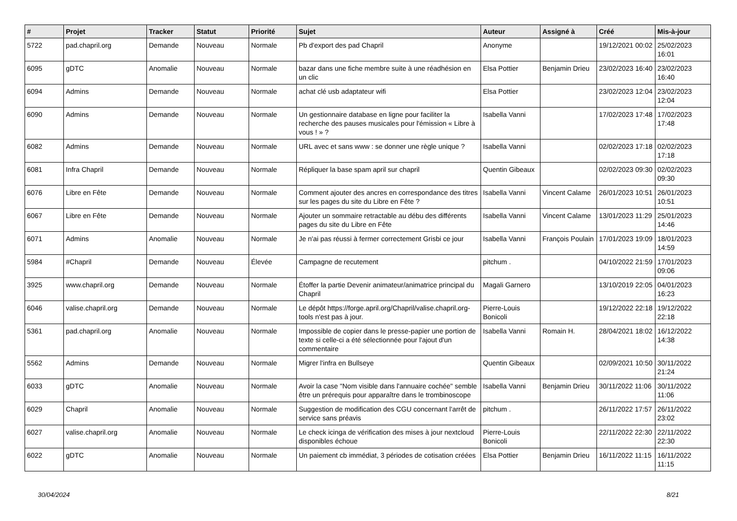| # | Projet | Tracker | Statut | Priorité | Sujet | Auteur | Assigné à | Créé | Mis-à-jour |
| --- | --- | --- | --- | --- | --- | --- | --- | --- | --- |
| 5722 | pad.chapril.org | Demande | Nouveau | Normale | Pb d'export des pad Chapril | Anonyme | | 19/12/2021 00:02 | 25/02/2023 16:01 |
| 6095 | gDTC | Anomalie | Nouveau | Normale | bazar dans une fiche membre suite à une réadhésion en un clic | Elsa Pottier | Benjamin Drieu | 23/02/2023 16:40 | 23/02/2023 16:40 |
| 6094 | Admins | Demande | Nouveau | Normale | achat clé usb adaptateur wifi | Elsa Pottier | | 23/02/2023 12:04 | 23/02/2023 12:04 |
| 6090 | Admins | Demande | Nouveau | Normale | Un gestionnaire database en ligne pour faciliter la recherche des pauses musicales pour l'émission « Libre à vous ! » ? | Isabella Vanni | | 17/02/2023 17:48 | 17/02/2023 17:48 |
| 6082 | Admins | Demande | Nouveau | Normale | URL avec et sans www : se donner une règle unique ? | Isabella Vanni | | 02/02/2023 17:18 | 02/02/2023 17:18 |
| 6081 | Infra Chapril | Demande | Nouveau | Normale | Répliquer la base spam april sur chapril | Quentin Gibeaux | | 02/02/2023 09:30 | 02/02/2023 09:30 |
| 6076 | Libre en Fête | Demande | Nouveau | Normale | Comment ajouter des ancres en correspondance des titres sur les pages du site du Libre en Fête ? | Isabella Vanni | Vincent Calame | 26/01/2023 10:51 | 26/01/2023 10:51 |
| 6067 | Libre en Fête | Demande | Nouveau | Normale | Ajouter un sommaire retractable au débu des différents pages du site du Libre en Fête | Isabella Vanni | Vincent Calame | 13/01/2023 11:29 | 25/01/2023 14:46 |
| 6071 | Admins | Anomalie | Nouveau | Normale | Je n'ai pas réussi à fermer correctement Grisbi ce jour | Isabella Vanni | François Poulain | 17/01/2023 19:09 | 18/01/2023 14:59 |
| 5984 | #Chapril | Demande | Nouveau | Élevée | Campagne de recutement | pitchum . | | 04/10/2022 21:59 | 17/01/2023 09:06 |
| 3925 | www.chapril.org | Demande | Nouveau | Normale | Étoffer la partie Devenir animateur/animatrice principal du Chapril | Magali Garnero | | 13/10/2019 22:05 | 04/01/2023 16:23 |
| 6046 | valise.chapril.org | Demande | Nouveau | Normale | Le dépôt https://forge.april.org/Chapril/valise.chapril.org-tools n'est pas à jour. | Pierre-Louis Bonicoli | | 19/12/2022 22:18 | 19/12/2022 22:18 |
| 5361 | pad.chapril.org | Anomalie | Nouveau | Normale | Impossible de copier dans le presse-papier une portion de texte si celle-ci a été sélectionnée pour l'ajout d'un commentaire | Isabella Vanni | Romain H. | 28/04/2021 18:02 | 16/12/2022 14:38 |
| 5562 | Admins | Demande | Nouveau | Normale | Migrer l'infra en Bullseye | Quentin Gibeaux | | 02/09/2021 10:50 | 30/11/2022 21:24 |
| 6033 | gDTC | Anomalie | Nouveau | Normale | Avoir la case "Nom visible dans l'annuaire cochée" semble être un prérequis pour apparaître dans le trombinoscope | Isabella Vanni | Benjamin Drieu | 30/11/2022 11:06 | 30/11/2022 11:06 |
| 6029 | Chapril | Anomalie | Nouveau | Normale | Suggestion de modification des CGU concernant l'arrêt de service sans préavis | pitchum . | | 26/11/2022 17:57 | 26/11/2022 23:02 |
| 6027 | valise.chapril.org | Anomalie | Nouveau | Normale | Le check icinga de vérification des mises à jour nextcloud disponibles échoue | Pierre-Louis Bonicoli | | 22/11/2022 22:30 | 22/11/2022 22:30 |
| 6022 | gDTC | Anomalie | Nouveau | Normale | Un paiement cb immédiat, 3 périodes de cotisation créées | Elsa Pottier | Benjamin Drieu | 16/11/2022 11:15 | 16/11/2022 11:15 |
30/04/2024 8/21